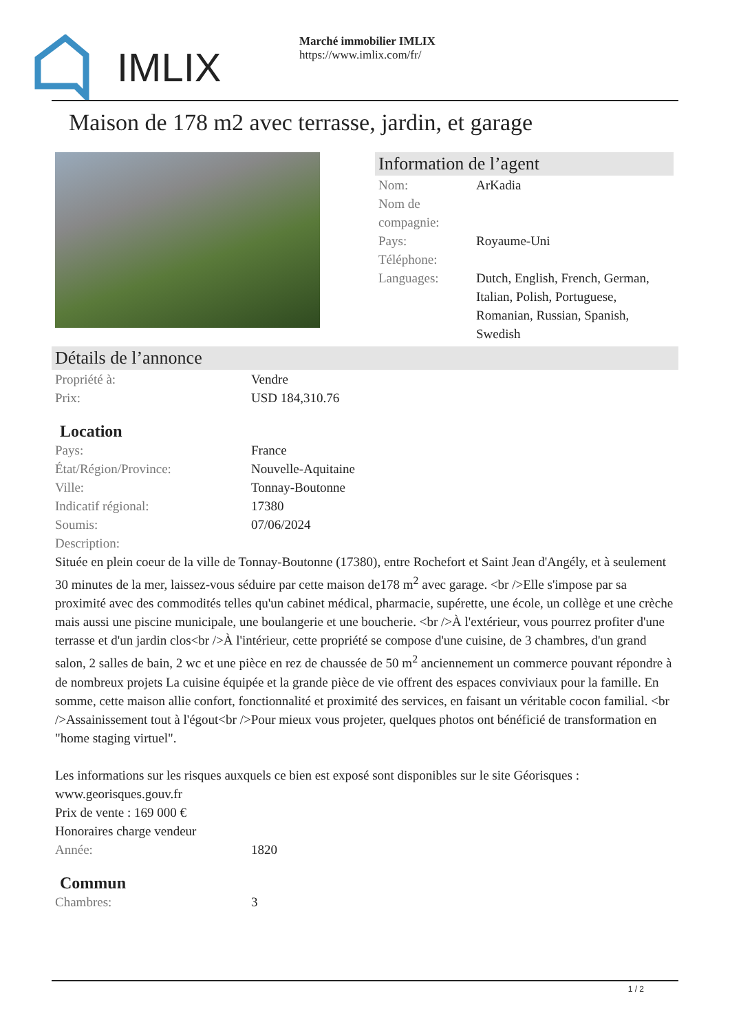IMLIX
Marché immobilier IMLIX
https://www.imlix.com/fr/
Maison de 178 m2 avec terrasse, jardin, et garage
Information de l’agent
| Nom: | ArKadia |
| Nom de compagnie: | |
| Pays: | Royaume-Uni |
| Téléphone: | |
| Languages: | Dutch, English, French, German, Italian, Polish, Portuguese, Romanian, Russian, Spanish, Swedish |
Détails de l’annonce
| Propriété à: | Vendre |
| Prix: | USD 184,310.76 |
Location
| Pays: | France |
| État/Région/Province: | Nouvelle-Aquitaine |
| Ville: | Tonnay-Boutonne |
| Indicatif régional: | 17380 |
| Soumis: | 07/06/2024 |
| Description: | |
Située en plein coeur de la ville de Tonnay-Boutonne (17380), entre Rochefort et Saint Jean d'Angély, et à seulement 30 minutes de la mer, laissez-vous séduire par cette maison de178 m<sup>2</sup> avec garage. <br />Elle s'impose par sa proximité avec des commodités telles qu'un cabinet médical, pharmacie, supérette, une école, un collège et une crèche mais aussi une piscine municipale, une boulangerie et une boucherie. <br />À l'extérieur, vous pourrez profiter d'une terrasse et d'un jardin clos<br />À l'intérieur, cette propriété se compose d'une cuisine, de 3 chambres, d'un grand salon, 2 salles de bain, 2 wc et une pièce en rez de chaussée de 50 m<sup>2</sup> anciennement un commerce pouvant répondre à de nombreux projets La cuisine équipée et la grande pièce de vie offrent des espaces conviviaux pour la famille. En somme, cette maison allie confort, fonctionnalité et proximité des services, en faisant un véritable cocon familial. <br />Assainissement tout à l'égout<br />Pour mieux vous projeter, quelques photos ont bénéficié de transformation en "home staging virtuel".
Les informations sur les risques auxquels ce bien est exposé sont disponibles sur le site Géorisques : www.georisques.gouv.fr
Prix de vente : 169 000 €
Honoraires charge vendeur
| Année: | 1820 |
Commun
| Chambres: | 3 |
1 / 2